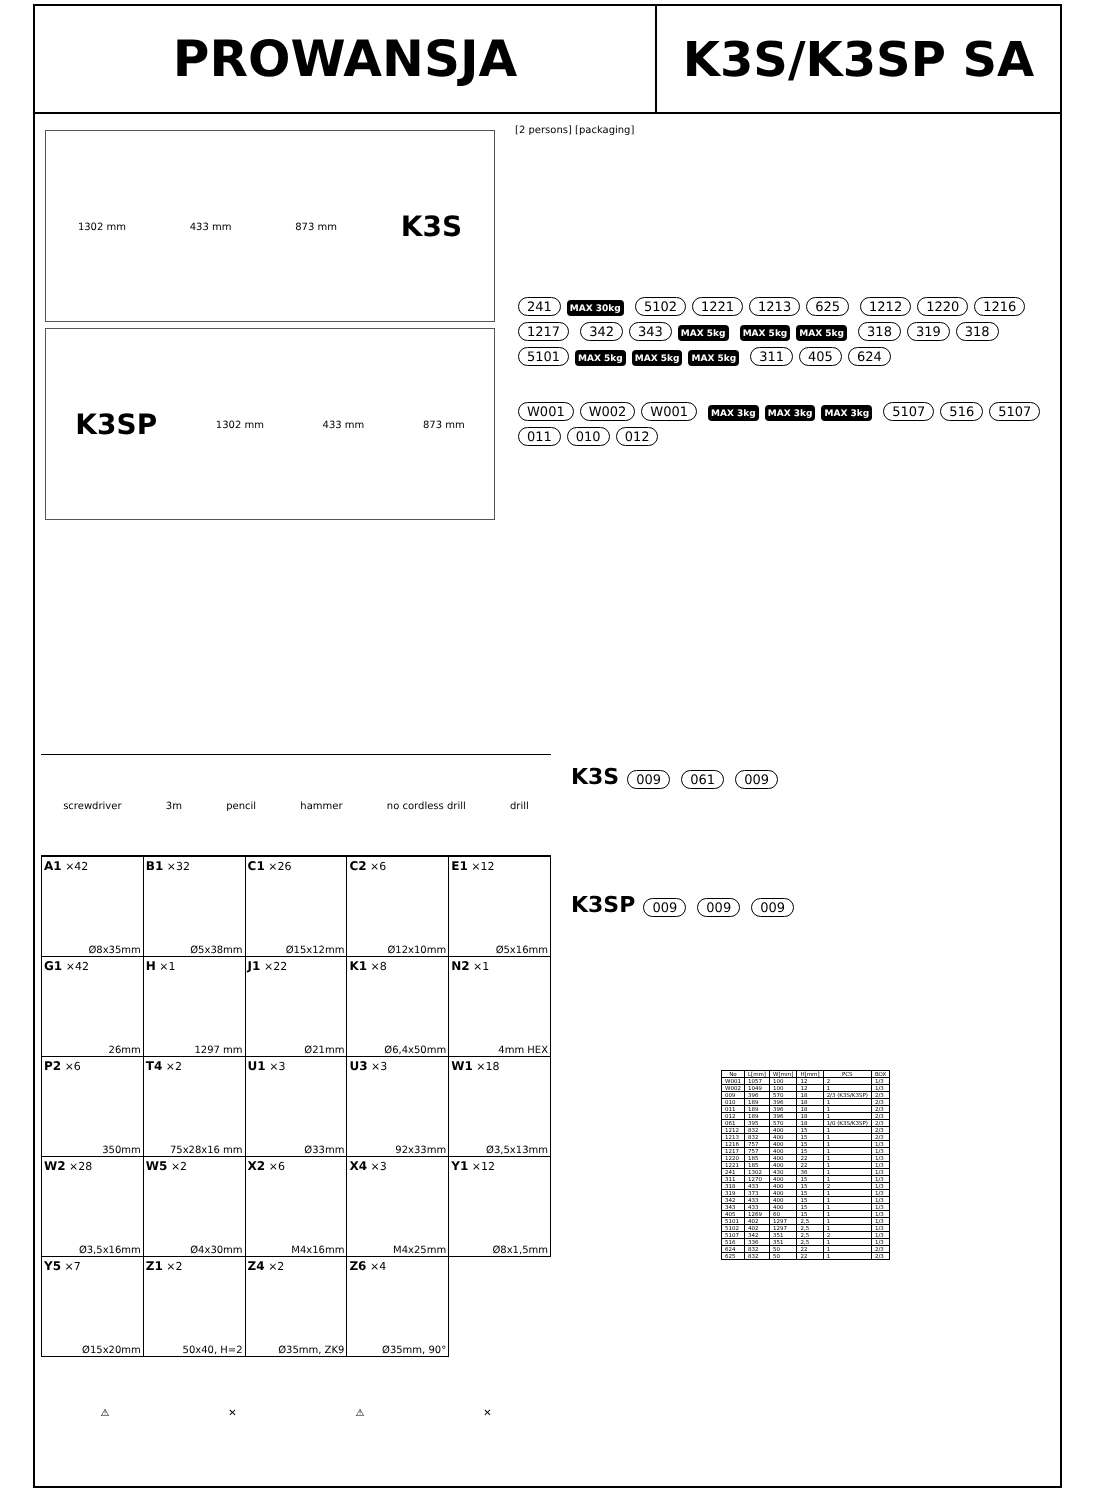PROWANSJA K3S/K3SP SA
1302 mm 433 mm 873 mm K3S
K3SP 1302 mm 433 mm 873 mm
[2 persons] [packaging]
241 MAX 30kg 5102 1221 1213 625 1212 1220 1216 1217 342 343 MAX 5kg MAX 5kg MAX 5kg 318 319 318 5101 MAX 5kg MAX 5kg MAX 5kg 311 405 624
W001 W002 W001 MAX 3kg MAX 3kg MAX 3kg 5107 516 5107 011 010 012
screwdriver 3m pencil hammer no cordless drill drill
| A1 ×42 Ø8x35mm | B1 ×32 Ø5x38mm | C1 ×26 Ø15x12mm | C2 ×6 Ø12x10mm | E1 ×12 Ø5x16mm |
| G1 ×42 26mm | H ×1 1297 mm | J1 ×22 Ø21mm | K1 ×8 Ø6,4x50mm | N2 ×1 4mm HEX |
| P2 ×6 350mm | T4 ×2 75x28x16 mm | U1 ×3 Ø33mm | U3 ×3 92x33mm | W1 ×18 Ø3,5x13mm |
| W2 ×28 Ø3,5x16mm | W5 ×2 Ø4x30mm | X2 ×6 M4x16mm | X4 ×3 M4x25mm | Y1 ×12 Ø8x1,5mm |
| Y5 ×7 Ø15x20mm | Z1 ×2 50x40, H=2 | Z4 ×2 Ø35mm, ZK9 | Z6 ×4 Ø35mm, 90° | |
⚠ ✕ ⚠ ✕
K3S 009 061 009
K3SP 009 009 009
| No | L[mm] | W[mm] | H[mm] | PCS | BOX |
| --- | --- | --- | --- | --- | --- |
| W001 | 1057 | 100 | 12 | 2 | 1/3 |
| W002 | 1049 | 100 | 12 | 1 | 1/3 |
| 009 | 396 | 570 | 18 | 2/3 (K3S/K3SP) | 2/3 |
| 010 | 189 | 396 | 18 | 1 | 2/3 |
| 011 | 189 | 396 | 18 | 1 | 2/3 |
| 012 | 189 | 396 | 18 | 1 | 2/3 |
| 061 | 395 | 570 | 18 | 1/0 (K3S/K3SP) | 2/3 |
| 1212 | 832 | 400 | 15 | 1 | 2/3 |
| 1213 | 832 | 400 | 15 | 1 | 2/3 |
| 1216 | 757 | 400 | 15 | 1 | 1/3 |
| 1217 | 757 | 400 | 15 | 1 | 1/3 |
| 1220 | 185 | 400 | 22 | 1 | 1/3 |
| 1221 | 185 | 400 | 22 | 1 | 1/3 |
| 241 | 1302 | 430 | 36 | 1 | 1/3 |
| 311 | 1270 | 400 | 15 | 1 | 1/3 |
| 318 | 433 | 400 | 15 | 2 | 1/3 |
| 319 | 373 | 400 | 15 | 1 | 1/3 |
| 342 | 433 | 400 | 15 | 1 | 1/3 |
| 343 | 433 | 400 | 15 | 1 | 1/3 |
| 405 | 1269 | 60 | 15 | 1 | 1/3 |
| 5101 | 402 | 1297 | 2,5 | 1 | 1/3 |
| 5102 | 402 | 1297 | 2,5 | 1 | 1/3 |
| 5107 | 342 | 351 | 2,5 | 2 | 1/3 |
| 516 | 336 | 351 | 2,5 | 1 | 1/3 |
| 624 | 832 | 50 | 22 | 1 | 2/3 |
| 625 | 832 | 50 | 22 | 1 | 2/3 |